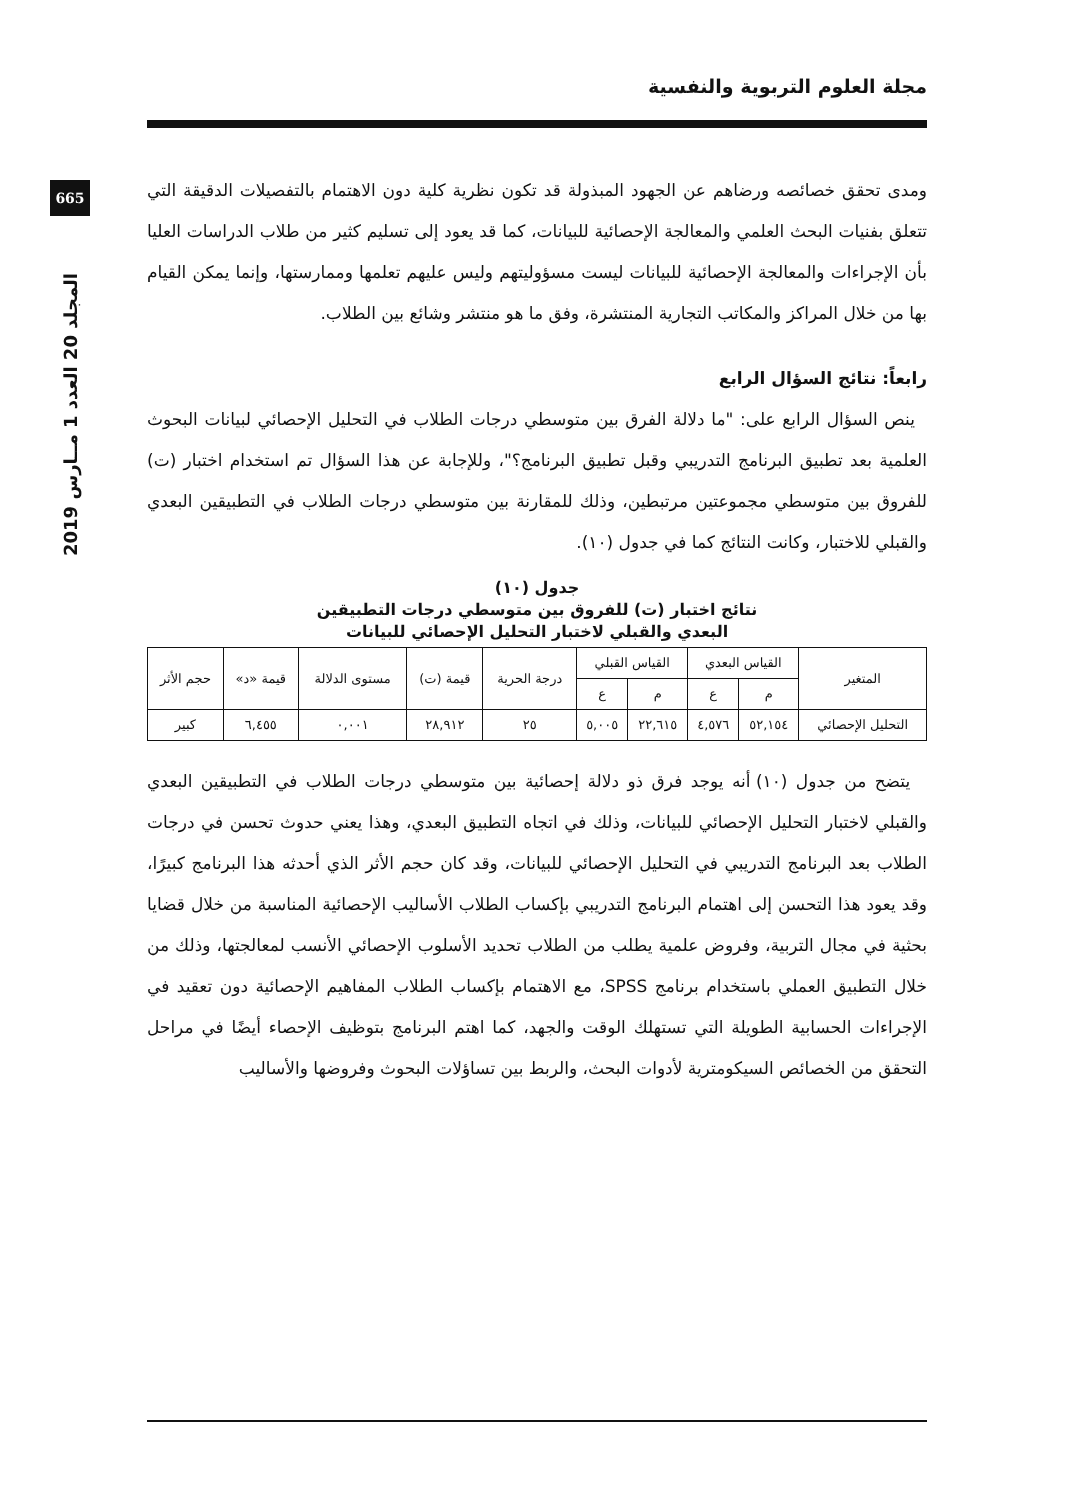مجلة العلوم التربوية والنفسية
665
المجلد 20 العدد 1 مــارس 2019
ومدى تحقق خصائصه ورضاهم عن الجهود المبذولة قد تكون نظرية كلية دون الاهتمام بالتفصيلات الدقيقة التي تتعلق بفنيات البحث العلمي والمعالجة الإحصائية للبيانات، كما قد يعود إلى تسليم كثير من طلاب الدراسات العليا بأن الإجراءات والمعالجة الإحصائية للبيانات ليست مسؤوليتهم وليس عليهم تعلمها وممارستها، وإنما يمكن القيام بها من خلال المراكز والمكاتب التجارية المنتشرة، وفق ما هو منتشر وشائع بين الطلاب.
رابعاً: نتائج السؤال الرابع
ينص السؤال الرابع على: "ما دلالة الفرق بين متوسطي درجات الطلاب في التحليل الإحصائي لبيانات البحوث العلمية بعد تطبيق البرنامج التدريبي وقبل تطبيق البرنامج؟"، وللإجابة عن هذا السؤال تم استخدام اختبار (ت) للفروق بين متوسطي مجموعتين مرتبطين، وذلك للمقارنة بين متوسطي درجات الطلاب في التطبيقين البعدي والقبلي للاختبار، وكانت النتائج كما في جدول (١٠).
جدول (١٠)
نتائج اختبار (ت) للفروق بين متوسطي درجات التطبيقين
البعدي والقبلي لاختبار التحليل الإحصائي للبيانات
| المتغير | القياس البعدي | | القياس القبلي | | درجة الحرية | قيمة (ت) | مستوى الدلالة | قيمة «د» | حجم الأثر |
| --- | --- | --- | --- | --- | --- | --- | --- | --- | --- |
| | م | ع | م | ع | | | | | |
| التحليل الإحصائي | ٥٢,١٥٤ | ٤,٥٧٦ | ٢٢,٦١٥ | ٥,٠٠٥ | ٢٥ | ٢٨,٩١٢ | ٠,٠٠١ | ٦,٤٥٥ | كبير |
يتضح من جدول (١٠) أنه يوجد فرق ذو دلالة إحصائية بين متوسطي درجات الطلاب في التطبيقين البعدي والقبلي لاختبار التحليل الإحصائي للبيانات، وذلك في اتجاه التطبيق البعدي، وهذا يعني حدوث تحسن في درجات الطلاب بعد البرنامج التدريبي في التحليل الإحصائي للبيانات، وقد كان حجم الأثر الذي أحدثه هذا البرنامج كبيرًا، وقد يعود هذا التحسن إلى اهتمام البرنامج التدريبي بإكساب الطلاب الأساليب الإحصائية المناسبة من خلال قضايا بحثية في مجال التربية، وفروض علمية يطلب من الطلاب تحديد الأسلوب الإحصائي الأنسب لمعالجتها، وذلك من خلال التطبيق العملي باستخدام برنامج SPSS، مع الاهتمام بإكساب الطلاب المفاهيم الإحصائية دون تعقيد في الإجراءات الحسابية الطويلة التي تستهلك الوقت والجهد، كما اهتم البرنامج بتوظيف الإحصاء أيضًا في مراحل التحقق من الخصائص السيكومترية لأدوات البحث، والربط بين تساؤلات البحوث وفروضها والأساليب